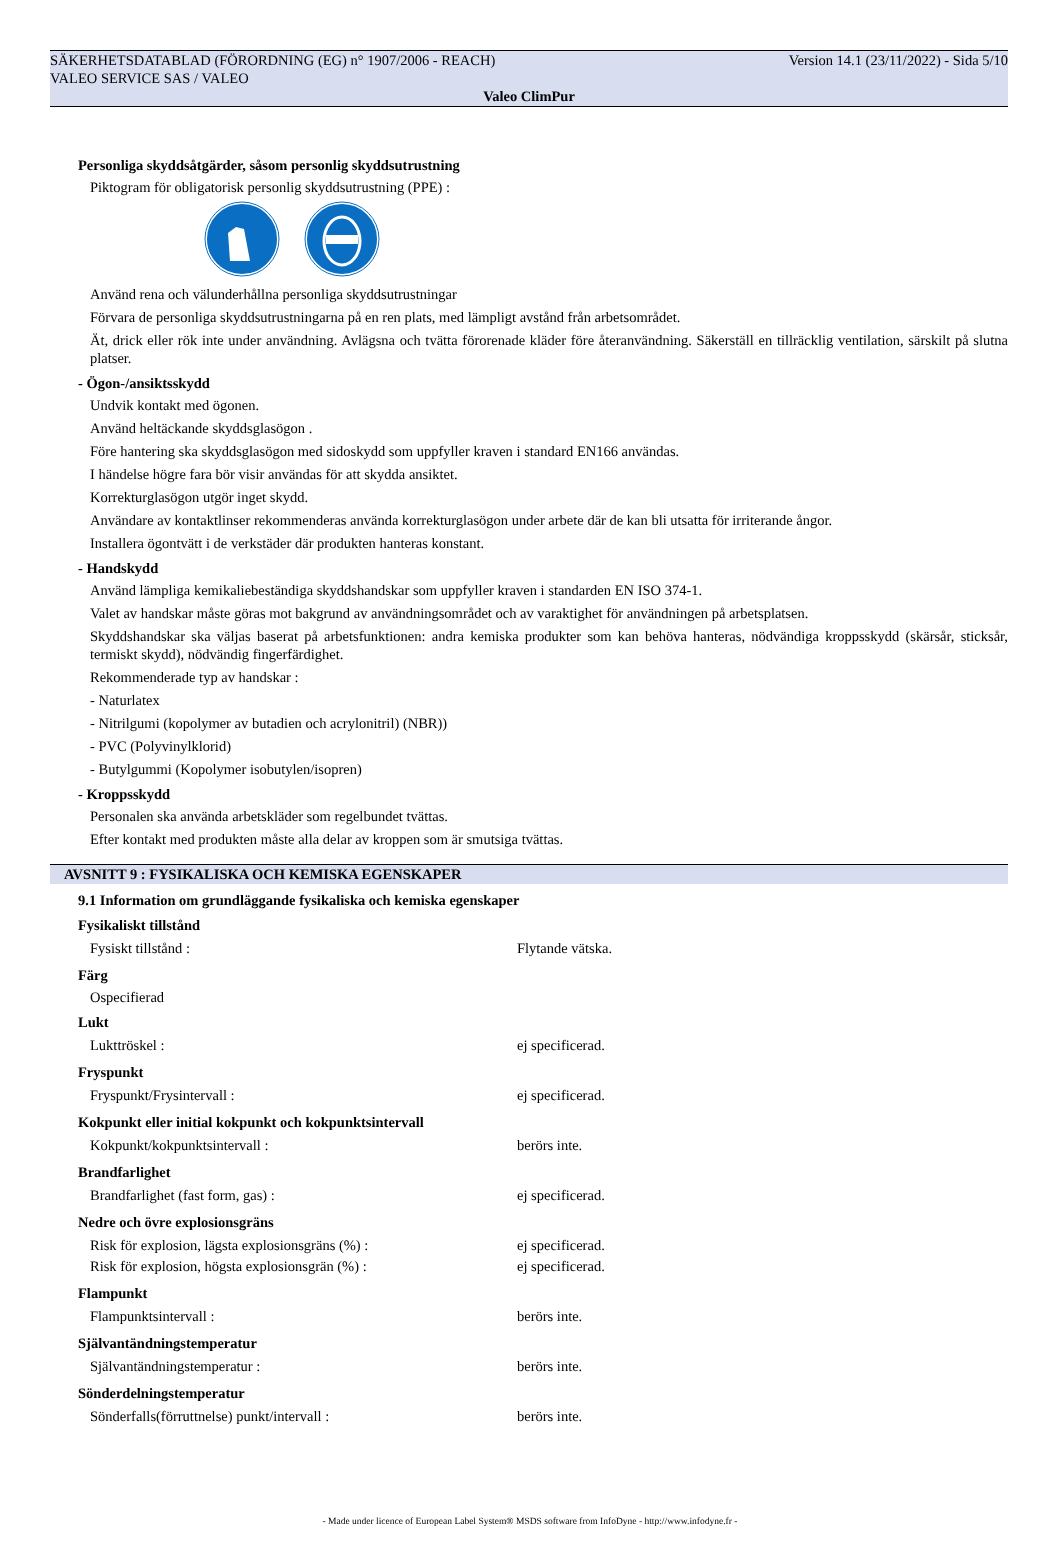SÄKERHETSDATABLAD (FÖRORDNING (EG) n° 1907/2006 - REACH) Version 14.1 (23/11/2022) - Sida 5/10
VALEO SERVICE SAS / VALEO
Valeo ClimPur
Personliga skyddsåtgärder, såsom personlig skyddsutrustning
Piktogram för obligatorisk personlig skyddsutrustning (PPE) :
Använd rena och välunderhållna personliga skyddsutrustningar
Förvara de personliga skyddsutrustningarna på en ren plats, med lämpligt avstånd från arbetsområdet.
Ät, drick eller rök inte under användning. Avlägsna och tvätta förorenade kläder före återanvändning. Säkerställ en tillräcklig ventilation, särskilt på slutna platser.
- Ögon-/ansiktsskydd
Undvik kontakt med ögonen.
Använd heltäckande skyddsglasögon .
Före hantering ska skyddsglasögon med sidoskydd som uppfyller kraven i standard EN166 användas.
I händelse högre fara bör visir användas för att skydda ansiktet.
Korrekturglasögon utgör inget skydd.
Användare av kontaktlinser rekommenderas använda korrekturglasögon under arbete där de kan bli utsatta för irriterande ångor.
Installera ögontvätt i de verkstäder där produkten hanteras konstant.
- Handskydd
Använd lämpliga kemikaliebeständiga skyddshandskar som uppfyller kraven i standarden EN ISO 374-1.
Valet av handskar måste göras mot bakgrund av användningsområdet och av varaktighet för användningen på arbetsplatsen.
Skyddshandskar ska väljas baserat på arbetsfunktionen: andra kemiska produkter som kan behöva hanteras, nödvändiga kroppsskydd (skärsår, sticksår, termiskt skydd), nödvändig fingerfärdighet.
Rekommenderade typ av handskar :
- Naturlatex
- Nitrilgumi (kopolymer av butadien och acrylonitril) (NBR))
- PVC (Polyvinylklorid)
- Butylgummi (Kopolymer isobutylen/isopren)
- Kroppsskydd
Personalen ska använda arbetskläder som regelbundet tvättas.
Efter kontakt med produkten måste alla delar av kroppen som är smutsiga tvättas.
AVSNITT 9 : FYSIKALISKA OCH KEMISKA EGENSKAPER
9.1 Information om grundläggande fysikaliska och kemiska egenskaper
Fysikaliskt tillstånd
| Fysiskt tillstånd : | Flytande vätska. |
Färg
Ospecifierad
Lukt
| Lukttröskel : | ej specificerad. |
Fryspunkt
| Fryspunkt/Frysintervall : | ej specificerad. |
Kokpunkt eller initial kokpunkt och kokpunktsintervall
| Kokpunkt/kokpunktsintervall : | berörs inte. |
Brandfarlighet
| Brandfarlighet (fast form, gas) : | ej specificerad. |
Nedre och övre explosionsgräns
| Risk för explosion, lägsta explosionsgräns (%) : | ej specificerad. |
| Risk för explosion, högsta explosionsgrän (%) : | ej specificerad. |
Flampunkt
| Flampunktsintervall : | berörs inte. |
Självantändningstemperatur
| Självantändningstemperatur : | berörs inte. |
Sönderdelningstemperatur
| Sönderfalls(förruttnelse) punkt/intervall : | berörs inte. |
- Made under licence of European Label System® MSDS software from InfoDyne - http://www.infodyne.fr -